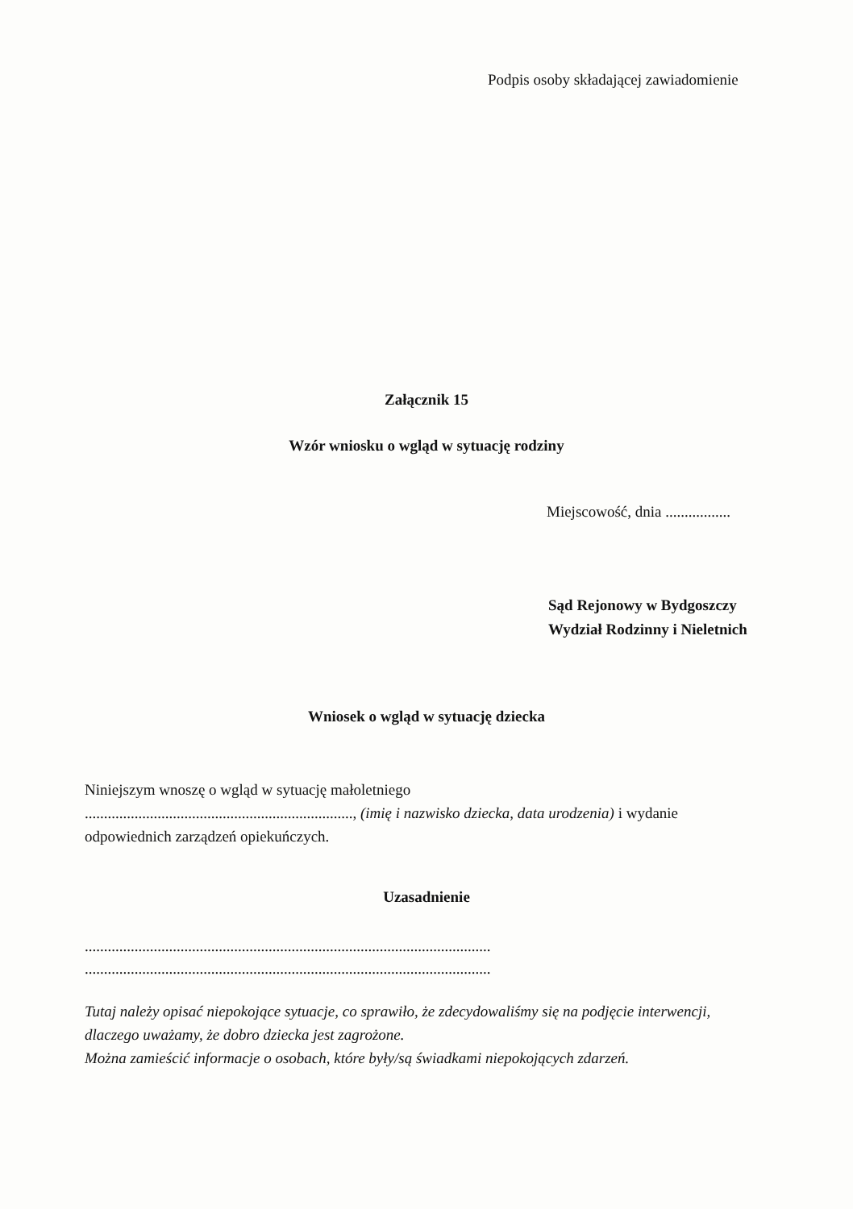Podpis osoby składającej zawiadomienie
Załącznik 15
Wzór wniosku o wgląd w sytuację rodziny
Miejscowość, dnia .................
Sąd Rejonowy w Bydgoszczy
Wydział Rodzinny i Nieletnich
Wniosek o wgląd w sytuację dziecka
Niniejszym wnoszę o wgląd w sytuację małoletniego
......................................................................, (imię i nazwisko dziecka, data urodzenia) i wydanie odpowiednich zarządzeń opiekuńczych.
Uzasadnienie
..........................................................................................................
..........................................................................................................
Tutaj należy opisać niepokojące sytuacje, co sprawiło, że zdecydowaliśmy się na podjęcie interwencji, dlaczego uważamy, że dobro dziecka jest zagrożone.
Można zamieścić informacje o osobach, które były/są świadkami niepokojących zdarzeń.